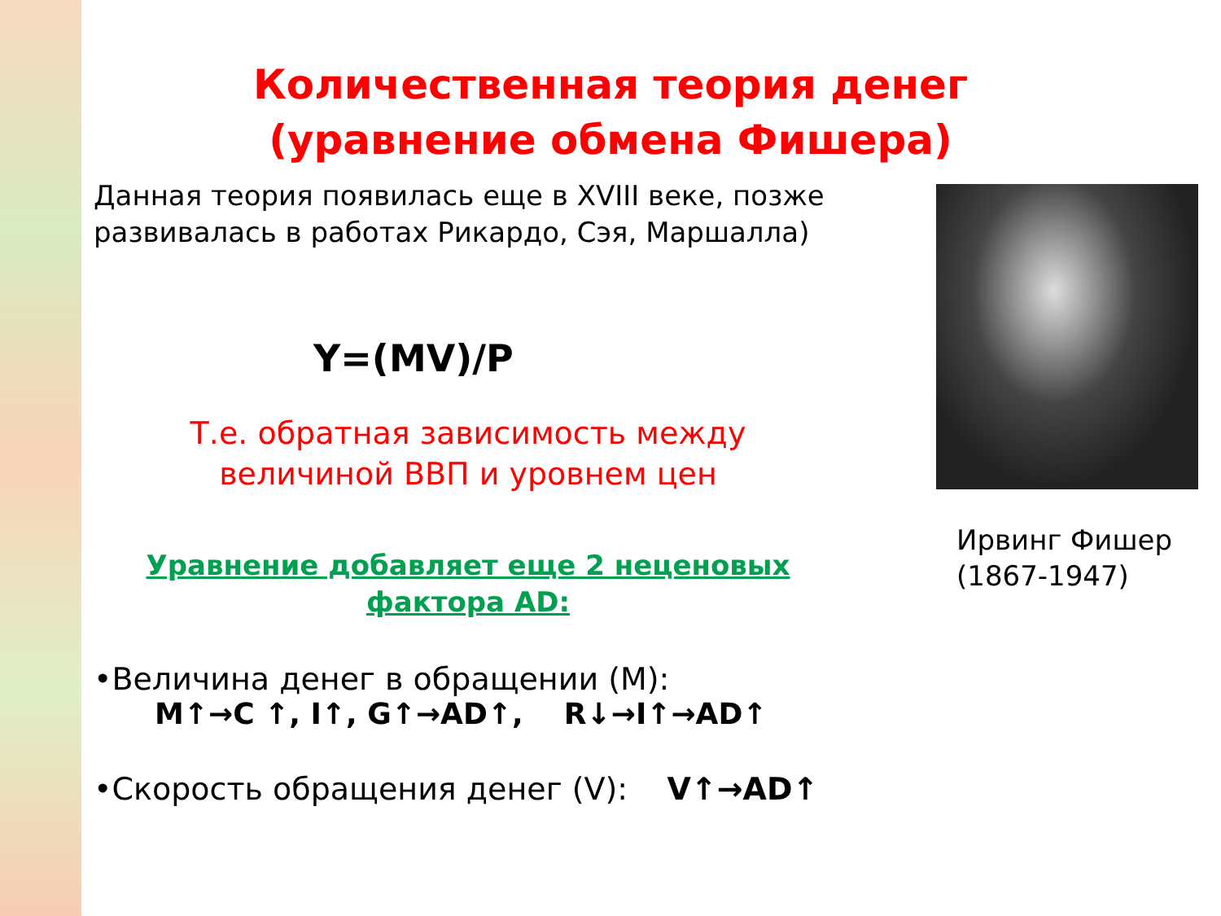Количественная теория денег (уравнение обмена Фишера)
Данная теория появилась еще в XVIII веке, позже развивалась в работах Рикардо, Сэя, Маршалла)
Y=(MV)/P
Т.е. обратная зависимость между величиной ВВП и уровнем цен
Уравнение добавляет еще 2 неценовых фактора AD:
•Величина денег в обращении (М):
М↑→С ↑, I↑, G↑→AD↑, R↓→I↑→AD↑
•Скорость обращения денег (V): V↑→AD↑
Ирвинг Фишер (1867-1947)